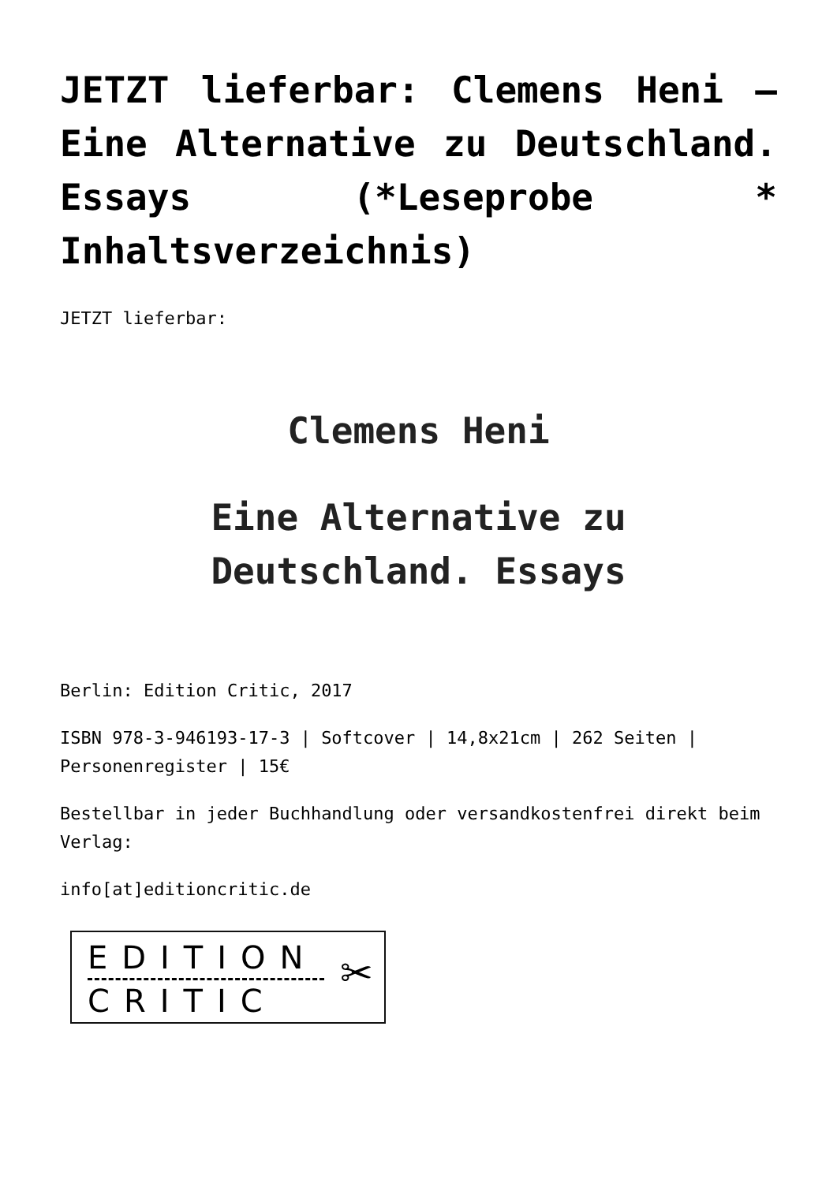JETZT lieferbar: Clemens Heni – Eine Alternative zu Deutschland. Essays (*Leseprobe * Inhaltsverzeichnis)
JETZT lieferbar:
Clemens Heni
Eine Alternative zu
Deutschland. Essays
Berlin: Edition Critic, 2017
ISBN 978-3-946193-17-3 | Softcover | 14,8x21cm | 262 Seiten | Personenregister | 15€
Bestellbar in jeder Buchhandlung oder versandkostenfrei direkt beim Verlag:
info[at]editioncritic.de
EDITION
CRITIC
✂